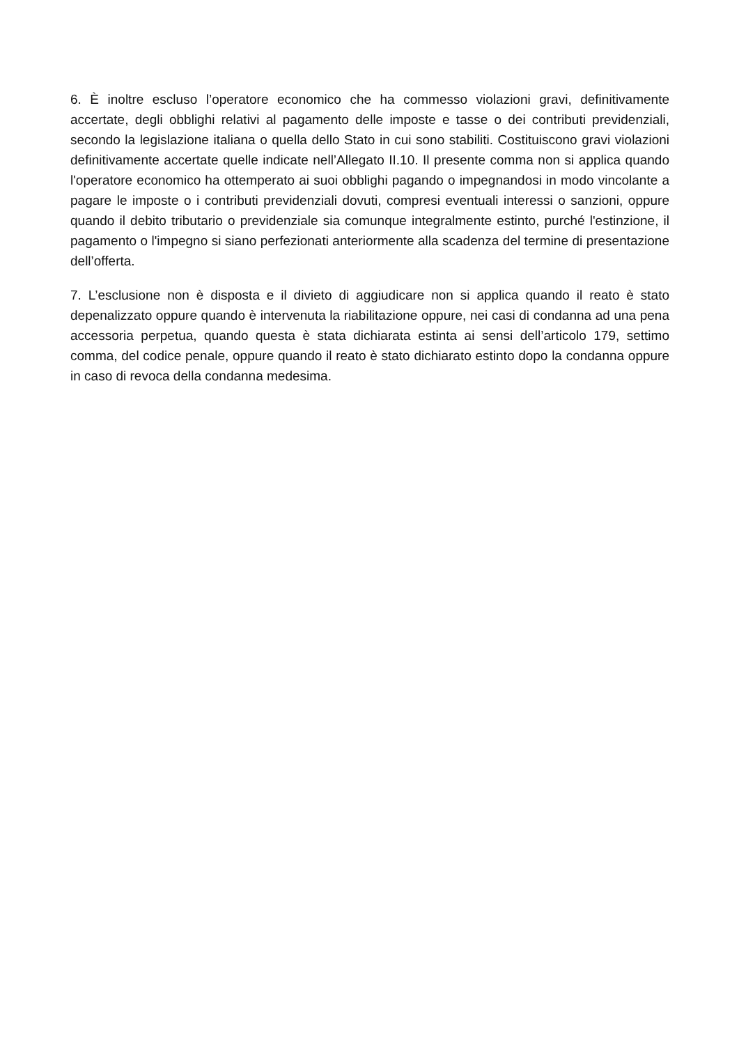6. È inoltre escluso l’operatore economico che ha commesso violazioni gravi, definitivamente accertate, degli obblighi relativi al pagamento delle imposte e tasse o dei contributi previdenziali, secondo la legislazione italiana o quella dello Stato in cui sono stabiliti. Costituiscono gravi violazioni definitivamente accertate quelle indicate nell’Allegato II.10. Il presente comma non si applica quando l'operatore economico ha ottemperato ai suoi obblighi pagando o impegnandosi in modo vincolante a pagare le imposte o i contributi previdenziali dovuti, compresi eventuali interessi o sanzioni, oppure quando il debito tributario o previdenziale sia comunque integralmente estinto, purché l'estinzione, il pagamento o l'impegno si siano perfezionati anteriormente alla scadenza del termine di presentazione dell’offerta.
7. L’esclusione non è disposta e il divieto di aggiudicare non si applica quando il reato è stato depenalizzato oppure quando è intervenuta la riabilitazione oppure, nei casi di condanna ad una pena accessoria perpetua, quando questa è stata dichiarata estinta ai sensi dell’articolo 179, settimo comma, del codice penale, oppure quando il reato è stato dichiarato estinto dopo la condanna oppure in caso di revoca della condanna medesima.